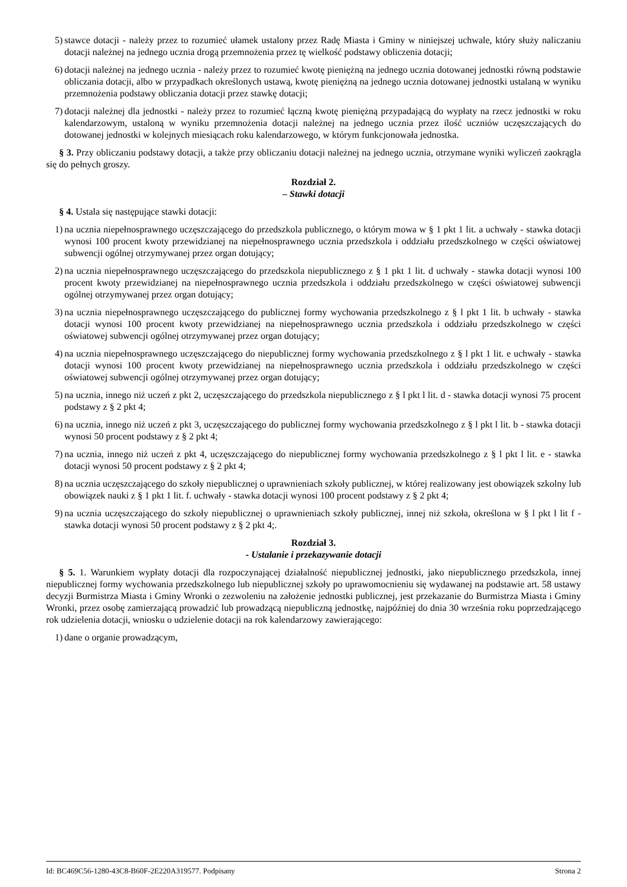5) stawce dotacji - należy przez to rozumieć ułamek ustalony przez Radę Miasta i Gminy w niniejszej uchwale, który służy naliczaniu dotacji należnej na jednego ucznia drogą przemnożenia przez tę wielkość podstawy obliczenia dotacji;
6) dotacji należnej na jednego ucznia - należy przez to rozumieć kwotę pieniężną na jednego ucznia dotowanej jednostki równą podstawie obliczania dotacji, albo w przypadkach określonych ustawą, kwotę pieniężną na jednego ucznia dotowanej jednostki ustalaną w wyniku przemnożenia podstawy obliczania dotacji przez stawkę dotacji;
7) dotacji należnej dla jednostki - należy przez to rozumieć łączną kwotę pieniężną przypadającą do wypłaty na rzecz jednostki w roku kalendarzowym, ustaloną w wyniku przemnożenia dotacji należnej na jednego ucznia przez ilość uczniów uczęszczających do dotowanej jednostki w kolejnych miesiącach roku kalendarzowego, w którym funkcjonowała jednostka.
§ 3. Przy obliczaniu podstawy dotacji, a także przy obliczaniu dotacji należnej na jednego ucznia, otrzymane wyniki wyliczeń zaokrągla się do pełnych groszy.
Rozdział 2.
– Stawki dotacji
§ 4. Ustala się następujące stawki dotacji:
1) na ucznia niepełnosprawnego uczęszczającego do przedszkola publicznego, o którym mowa w § 1 pkt 1 lit. a uchwały - stawka dotacji wynosi 100 procent kwoty przewidzianej na niepełnosprawnego ucznia przedszkola i oddziału przedszkolnego w części oświatowej subwencji ogólnej otrzymywanej przez organ dotujący;
2) na ucznia niepełnosprawnego uczęszczającego do przedszkola niepublicznego z § 1 pkt 1 lit. d uchwały - stawka dotacji wynosi 100 procent kwoty przewidzianej na niepełnosprawnego ucznia przedszkola i oddziału przedszkolnego w części oświatowej subwencji ogólnej otrzymywanej przez organ dotujący;
3) na ucznia niepełnosprawnego uczęszczającego do publicznej formy wychowania przedszkolnego z § l pkt 1 lit. b uchwały - stawka dotacji wynosi 100 procent kwoty przewidzianej na niepełnosprawnego ucznia przedszkola i oddziału przedszkolnego w części oświatowej subwencji ogólnej otrzymywanej przez organ dotujący;
4) na ucznia niepełnosprawnego uczęszczającego do niepublicznej formy wychowania przedszkolnego z § l pkt 1 lit. e uchwały - stawka dotacji wynosi 100 procent kwoty przewidzianej na niepełnosprawnego ucznia przedszkola i oddziału przedszkolnego w części oświatowej subwencji ogólnej otrzymywanej przez organ dotujący;
5) na ucznia, innego niż uczeń z pkt 2, uczęszczającego do przedszkola niepublicznego z § l pkt l lit. d - stawka dotacji wynosi 75 procent podstawy z § 2 pkt 4;
6) na ucznia, innego niż uczeń z pkt 3, uczęszczającego do publicznej formy wychowania przedszkolnego z § l pkt l lit. b - stawka dotacji wynosi 50 procent podstawy z § 2 pkt 4;
7) na ucznia, innego niż uczeń z pkt 4, uczęszczającego do niepublicznej formy wychowania przedszkolnego z § l pkt l lit. e - stawka dotacji wynosi 50 procent podstawy z § 2 pkt 4;
8) na ucznia uczęszczającego do szkoły niepublicznej o uprawnieniach szkoły publicznej, w której realizowany jest obowiązek szkolny lub obowiązek nauki z § 1 pkt 1 lit. f. uchwały - stawka dotacji wynosi 100 procent podstawy z § 2 pkt 4;
9) na ucznia uczęszczającego do szkoły niepublicznej o uprawnieniach szkoły publicznej, innej niż szkoła, określona w § l pkt l lit f - stawka dotacji wynosi 50 procent podstawy z § 2 pkt 4;.
Rozdział 3.
- Ustalanie i przekazywanie dotacji
§ 5. 1. Warunkiem wypłaty dotacji dla rozpoczynającej działalność niepublicznej jednostki, jako niepublicznego przedszkola, innej niepublicznej formy wychowania przedszkolnego lub niepublicznej szkoły po uprawomocnieniu się wydawanej na podstawie art. 58 ustawy decyzji Burmistrza Miasta i Gminy Wronki o zezwoleniu na założenie jednostki publicznej, jest przekazanie do Burmistrza Miasta i Gminy Wronki, przez osobę zamierzającą prowadzić lub prowadzącą niepubliczną jednostkę, najpóźniej do dnia 30 września roku poprzedzającego rok udzielenia dotacji, wniosku o udzielenie dotacji na rok kalendarzowy zawierającego:
1) dane o organie prowadzącym,
Id: BC469C56-1280-43C8-B60F-2E220A319577. Podpisany Strona 2